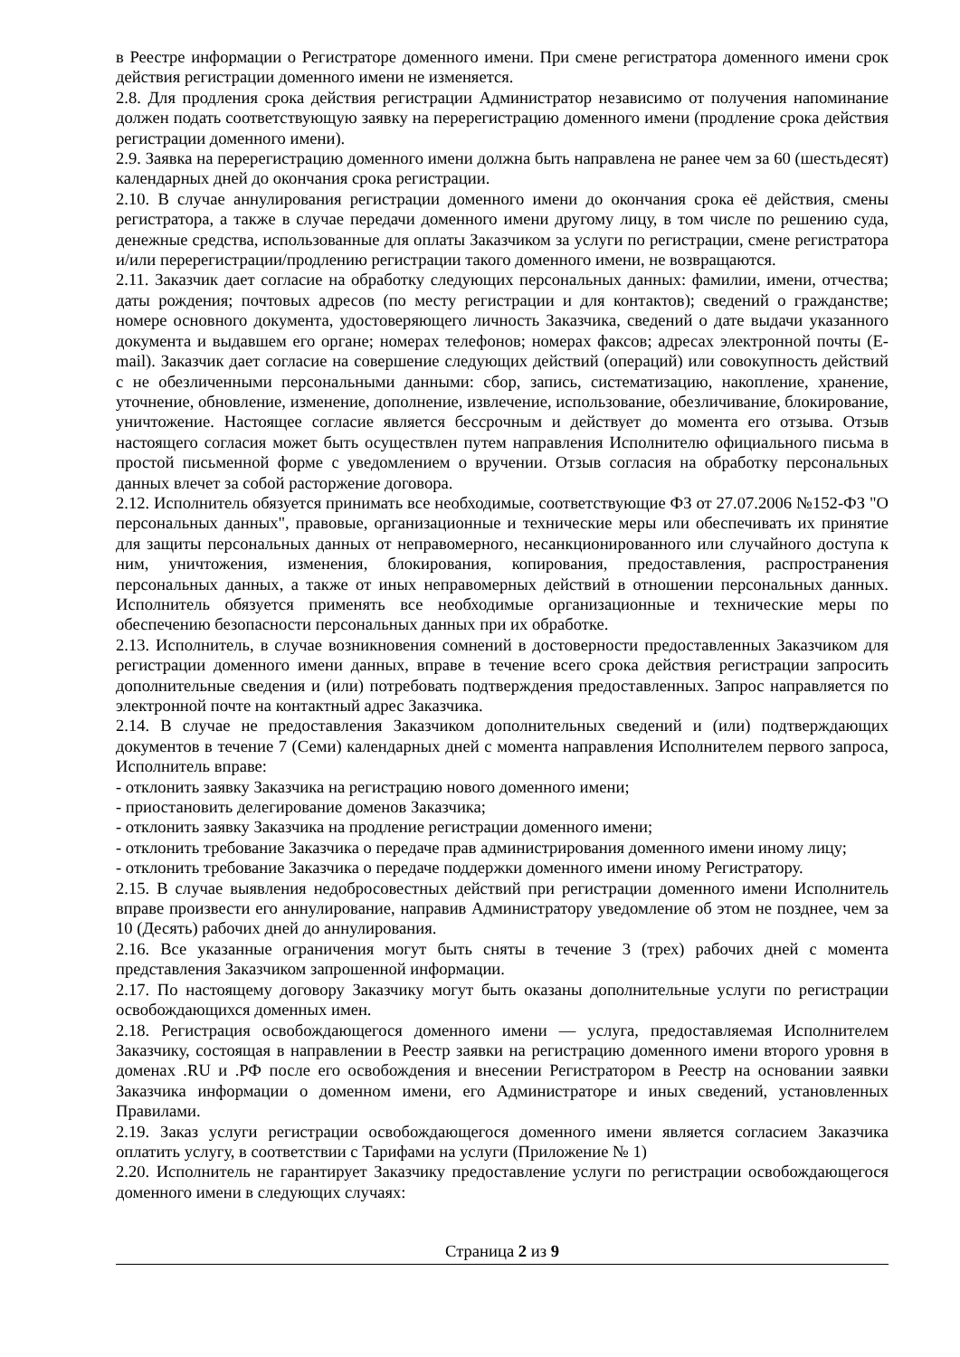в Реестре информации о Регистраторе доменного имени. При смене регистратора доменного имени срок действия регистрации доменного имени не изменяется.
2.8. Для продления срока действия регистрации Администратор независимо от получения напоминание должен подать соответствующую заявку на перерегистрацию доменного имени (продление срока действия регистрации доменного имени).
2.9. Заявка на перерегистрацию доменного имени должна быть направлена не ранее чем за 60 (шестьдесят) календарных дней до окончания срока регистрации.
2.10. В случае аннулирования регистрации доменного имени до окончания срока её действия, смены регистратора, а также в случае передачи доменного имени другому лицу, в том числе по решению суда, денежные средства, использованные для оплаты Заказчиком за услуги по регистрации, смене регистратора и/или перерегистрации/продлению регистрации такого доменного имени, не возвращаются.
2.11. Заказчик дает согласие на обработку следующих персональных данных: фамилии, имени, отчества; даты рождения; почтовых адресов (по месту регистрации и для контактов); сведений о гражданстве; номере основного документа, удостоверяющего личность Заказчика, сведений о дате выдачи указанного документа и выдавшем его органе; номерах телефонов; номерах факсов; адресах электронной почты (E-mail). Заказчик дает согласие на совершение следующих действий (операций) или совокупность действий с не обезличенными персональными данными: сбор, запись, систематизацию, накопление, хранение, уточнение, обновление, изменение, дополнение, извлечение, использование, обезличивание, блокирование, уничтожение. Настоящее согласие является бессрочным и действует до момента его отзыва. Отзыв настоящего согласия может быть осуществлен путем направления Исполнителю официального письма в простой письменной форме с уведомлением о вручении. Отзыв согласия на обработку персональных данных влечет за собой расторжение договора.
2.12. Исполнитель обязуется принимать все необходимые, соответствующие ФЗ от 27.07.2006 №152-ФЗ "О персональных данных", правовые, организационные и технические меры или обеспечивать их принятие для защиты персональных данных от неправомерного, несанкционированного или случайного доступа к ним, уничтожения, изменения, блокирования, копирования, предоставления, распространения персональных данных, а также от иных неправомерных действий в отношении персональных данных. Исполнитель обязуется применять все необходимые организационные и технические меры по обеспечению безопасности персональных данных при их обработке.
2.13. Исполнитель, в случае возникновения сомнений в достоверности предоставленных Заказчиком для регистрации доменного имени данных, вправе в течение всего срока действия регистрации запросить дополнительные сведения и (или) потребовать подтверждения предоставленных. Запрос направляется по электронной почте на контактный адрес Заказчика.
2.14. В случае не предоставления Заказчиком дополнительных сведений и (или) подтверждающих документов в течение 7 (Семи) календарных дней с момента направления Исполнителем первого запроса, Исполнитель вправе:
- отклонить заявку Заказчика на регистрацию нового доменного имени;
- приостановить делегирование доменов Заказчика;
- отклонить заявку Заказчика на продление регистрации доменного имени;
- отклонить требование Заказчика о передаче прав администрирования доменного имени иному лицу;
- отклонить требование Заказчика о передаче поддержки доменного имени иному Регистратору.
2.15. В случае выявления недобросовестных действий при регистрации доменного имени Исполнитель вправе произвести его аннулирование, направив Администратору уведомление об этом не позднее, чем за 10 (Десять) рабочих дней до аннулирования.
2.16. Все указанные ограничения могут быть сняты в течение 3 (трех) рабочих дней с момента представления Заказчиком запрошенной информации.
2.17. По настоящему договору Заказчику могут быть оказаны дополнительные услуги по регистрации освобождающихся доменных имен.
2.18. Регистрация освобождающегося доменного имени — услуга, предоставляемая Исполнителем Заказчику, состоящая в направлении в Реестр заявки на регистрацию доменного имени второго уровня в доменах .RU и .РФ после его освобождения и внесении Регистратором в Реестр на основании заявки Заказчика информации о доменном имени, его Администраторе и иных сведений, установленных Правилами.
2.19. Заказ услуги регистрации освобождающегося доменного имени является согласием Заказчика оплатить услугу, в соответствии с Тарифами на услуги (Приложение № 1)
2.20. Исполнитель не гарантирует Заказчику предоставление услуги по регистрации освобождающегося доменного имени в следующих случаях:
Страница 2 из 9